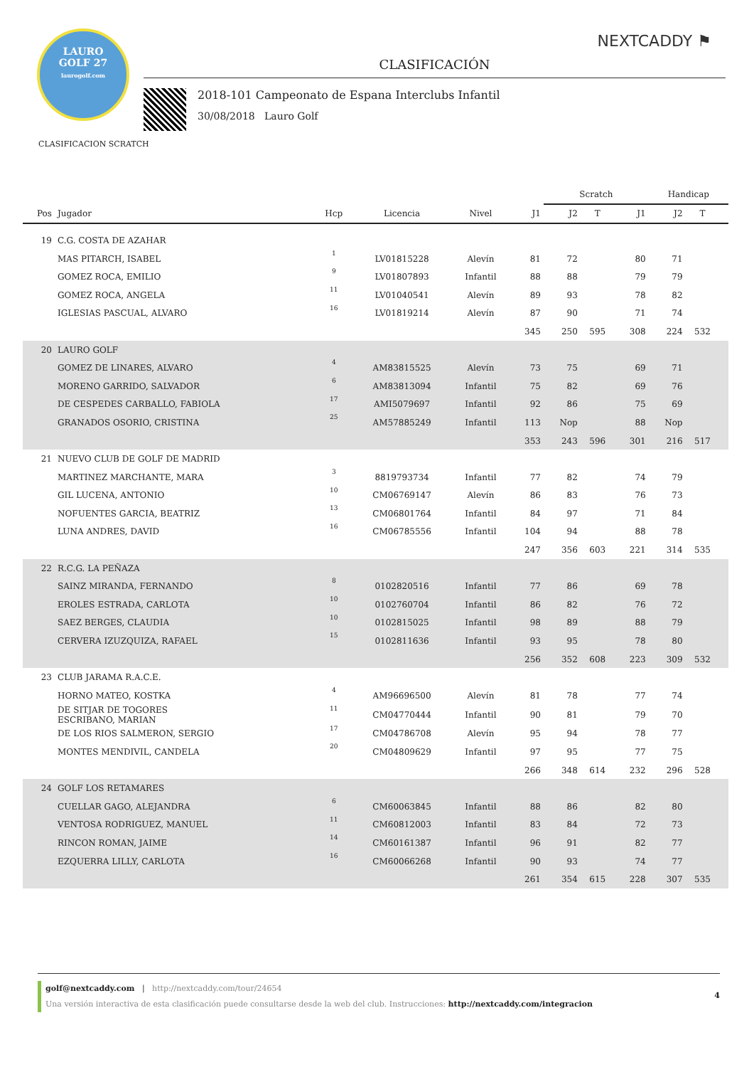NEXTCADDY ⚑
LAURO
GOLF 27
laurogolf.com
CLASIFICACIÓN
2018-101 Campeonato de Espana Interclubs Infantil
30/08/2018 Lauro Golf
CLASIFICACION SCRATCH
| | | | | | | Scratch | | | Handicap | | |
| --- | --- | --- | --- | --- | --- | --- | --- | --- | --- | --- | --- |
| Pos | Jugador | Hcp | Licencia | Nivel | J1 | J2 | T | J1 | J2 | T | |
| 19 | C.G. COSTA DE AZAHAR | | | | | | | | | | |
| | MAS PITARCH, ISABEL | 1 | LV01815228 | Alevín | 81 | 72 | | 80 | 71 | | |
| | GOMEZ ROCA, EMILIO | 9 | LV01807893 | Infantil | 88 | 88 | | 79 | 79 | | |
| | GOMEZ ROCA, ANGELA | 11 | LV01040541 | Alevín | 89 | 93 | | 78 | 82 | | |
| | IGLESIAS PASCUAL, ALVARO | 16 | LV01819214 | Alevín | 87 | 90 | | 71 | 74 | | |
| | | | | | 345 | 250 | 595 | 308 | 224 | 532 | |
| 20 | LAURO GOLF | | | | | | | | | | |
| | GOMEZ DE LINARES, ALVARO | 4 | AM83815525 | Alevín | 73 | 75 | | 69 | 71 | | |
| | MORENO GARRIDO, SALVADOR | 6 | AM83813094 | Infantil | 75 | 82 | | 69 | 76 | | |
| | DE CESPEDES CARBALLO, FABIOLA | 17 | AMI5079697 | Infantil | 92 | 86 | | 75 | 69 | | |
| | GRANADOS OSORIO, CRISTINA | 25 | AM57885249 | Infantil | 113 | Nop | | 88 | Nop | | |
| | | | | | 353 | 243 | 596 | 301 | 216 | 517 | |
| 21 | NUEVO CLUB DE GOLF DE MADRID | | | | | | | | | | |
| | MARTINEZ MARCHANTE, MARA | 3 | 8819793734 | Infantil | 77 | 82 | | 74 | 79 | | |
| | GIL LUCENA, ANTONIO | 10 | CM06769147 | Alevín | 86 | 83 | | 76 | 73 | | |
| | NOFUENTES GARCIA, BEATRIZ | 13 | CM06801764 | Infantil | 84 | 97 | | 71 | 84 | | |
| | LUNA ANDRES, DAVID | 16 | CM06785556 | Infantil | 104 | 94 | | 88 | 78 | | |
| | | | | | 247 | 356 | 603 | 221 | 314 | 535 | |
| 22 | R.C.G. LA PEÑAZA | | | | | | | | | | |
| | SAINZ MIRANDA, FERNANDO | 8 | 0102820516 | Infantil | 77 | 86 | | 69 | 78 | | |
| | EROLES ESTRADA, CARLOTA | 10 | 0102760704 | Infantil | 86 | 82 | | 76 | 72 | | |
| | SAEZ BERGES, CLAUDIA | 10 | 0102815025 | Infantil | 98 | 89 | | 88 | 79 | | |
| | CERVERA IZUZQUIZA, RAFAEL | 15 | 0102811636 | Infantil | 93 | 95 | | 78 | 80 | | |
| | | | | | 256 | 352 | 608 | 223 | 309 | 532 | |
| 23 | CLUB JARAMA R.A.C.E. | | | | | | | | | | |
| | HORNO MATEO, KOSTKA | 4 | AM96696500 | Alevín | 81 | 78 | | 77 | 74 | | |
| | DE SITJAR DE TOGORES ESCRIBANO, MARIAN | 11 | CM04770444 | Infantil | 90 | 81 | | 79 | 70 | | |
| | DE LOS RIOS SALMERON, SERGIO | 17 | CM04786708 | Alevín | 95 | 94 | | 78 | 77 | | |
| | MONTES MENDIVIL, CANDELA | 20 | CM04809629 | Infantil | 97 | 95 | | 77 | 75 | | |
| | | | | | 266 | 348 | 614 | 232 | 296 | 528 | |
| 24 | GOLF LOS RETAMARES | | | | | | | | | | |
| | CUELLAR GAGO, ALEJANDRA | 6 | CM60063845 | Infantil | 88 | 86 | | 82 | 80 | | |
| | VENTOSA RODRIGUEZ, MANUEL | 11 | CM60812003 | Infantil | 83 | 84 | | 72 | 73 | | |
| | RINCON ROMAN, JAIME | 14 | CM60161387 | Infantil | 96 | 91 | | 82 | 77 | | |
| | EZQUERRA LILLY, CARLOTA | 16 | CM60066268 | Infantil | 90 | 93 | | 74 | 77 | | |
| | | | | | 261 | 354 | 615 | 228 | 307 | 535 | |
4
golf@nextcaddy.com | http://nextcaddy.com/tour/24654
Una versión interactiva de esta clasificación puede consultarse desde la web del club. Instrucciones: http://nextcaddy.com/integracion